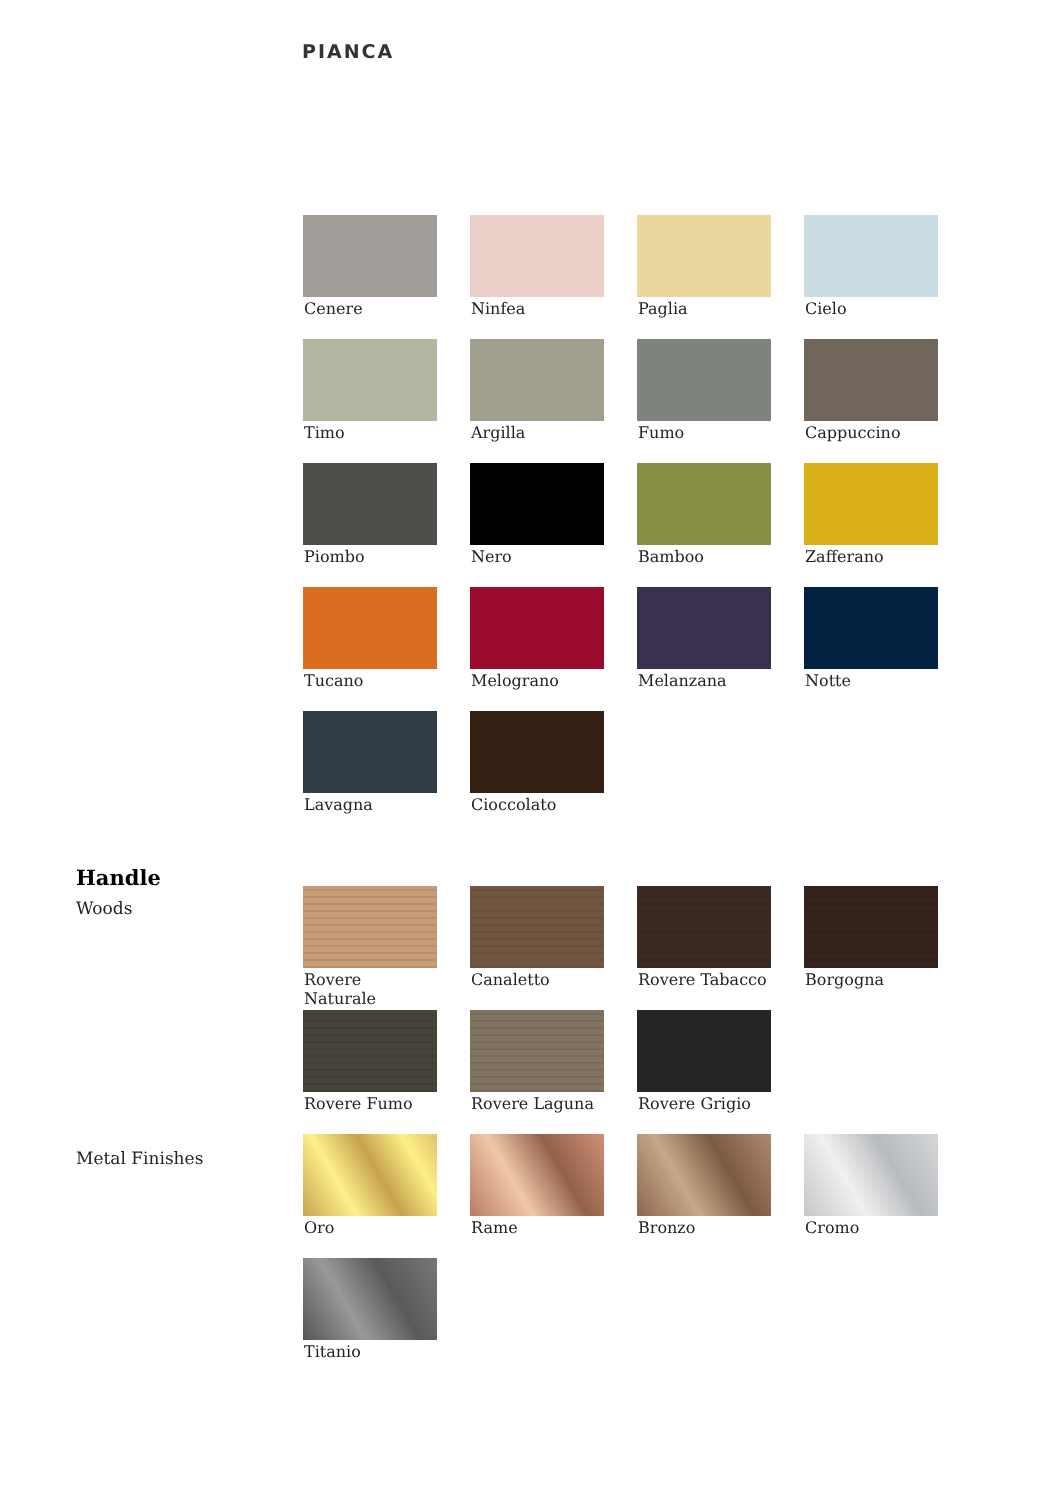PIANCA
Cenere
Ninfea
Paglia
Cielo
Timo
Argilla
Fumo
Cappuccino
Piombo
Nero
Bamboo
Zafferano
Tucano
Melograno
Melanzana
Notte
Lavagna
Cioccolato
Handle
Woods
Rovere Naturale
Canaletto
Rovere Tabacco
Borgogna
Rovere Fumo
Rovere Laguna
Rovere Grigio
Metal Finishes
Oro
Rame
Bronzo
Cromo
Titanio